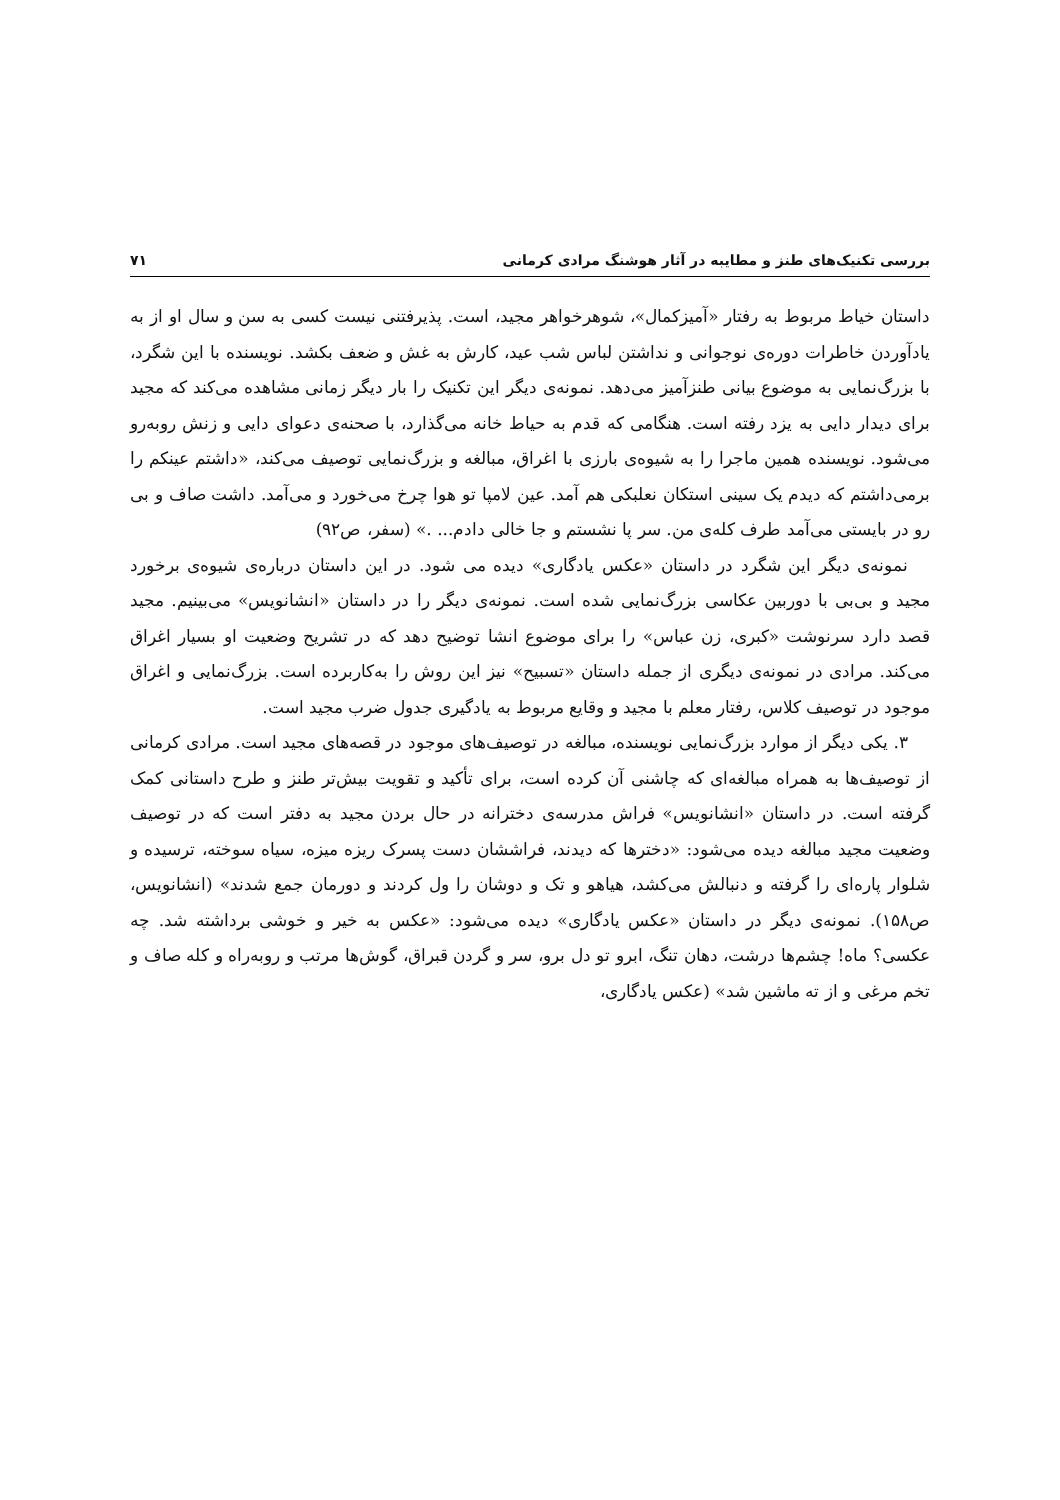بررسی تکنیک‌های طنز و مطایبه در آثار هوشنگ مرادی کرمانی ۷۱
داستان خیاط مربوط به رفتار «آمیزکمال»، شوهرخواهر مجید، است. پذیرفتنی نیست کسی به سن و سال او از به یادآوردن خاطرات دوره‌ی نوجوانی و نداشتن لباس شب عید، کارش به غش و ضعف بکشد. نویسنده با این شگرد، با بزرگ‌نمایی به موضوع بیانی طنزآمیز می‌دهد. نمونه‌ی دیگر این تکنیک را بار دیگر زمانی مشاهده می‌کند که مجید برای دیدار دایی به یزد رفته است. هنگامی که قدم به حیاط خانه می‌گذارد، با صحنه‌ی دعوای دایی و زنش روبه‌رو می‌شود. نویسنده همین ماجرا را به شیوه‌ی بارزی با اغراق، مبالغه و بزرگ‌نمایی توصیف می‌کند، «داشتم عینکم را برمی‌داشتم که دیدم یک سینی استکان نعلبکی هم آمد. عین لامپا تو هوا چرخ می‌خورد و می‌آمد. داشت صاف و بی رو در بایستی می‌آمد طرف کله‌ی من. سر پا نشستم و جا خالی دادم... .» (سفر، ص۹۲)
نمونه‌ی دیگر این شگرد در داستان «عکس یادگاری» دیده می شود. در این داستان درباره‌ی شیوه‌ی برخورد مجید و بی‌بی با دوربین عکاسی بزرگ‌نمایی شده است. نمونه‌ی دیگر را در داستان «انشانویس» می‌بینیم. مجید قصد دارد سرنوشت «کبری، زن عباس» را برای موضوع انشا توضیح دهد که در تشریح وضعیت او بسیار اغراق می‌کند. مرادی در نمونه‌ی دیگری از جمله داستان «تسبیح» نیز این روش را به‌کاربرده است. بزرگ‌نمایی و اغراق موجود در توصیف کلاس، رفتار معلم با مجید و وقایع مربوط به یادگیری جدول ضرب مجید است.
۳. یکی دیگر از موارد بزرگ‌نمایی نویسنده، مبالغه در توصیف‌های موجود در قصه‌های مجید است. مرادی کرمانی از توصیف‌ها به همراه مبالغه‌ای که چاشنی آن کرده است، برای تأکید و تقویت بیش‌تر طنز و طرح داستانی کمک گرفته است. در داستان «انشانویس» فراش مدرسه‌ی دخترانه در حال بردن مجید به دفتر است که در توصیف وضعیت مجید مبالغه دیده می‌شود: «دخترها که دیدند، فراششان دست پسرک ریزه میزه، سیاه سوخته، ترسیده و شلوار پاره‌ای را گرفته و دنبالش می‌کشد، هیاهو و تک و دوشان را ول کردند و دورمان جمع شدند» (انشانویس، ص۱۵۸). نمونه‌ی دیگر در داستان «عکس یادگاری» دیده می‌شود: «عکس به خیر و خوشی برداشته شد. چه عکسی؟ ماه! چشم‌ها درشت، دهان تنگ، ابرو تو دل برو، سر و گردن قبراق، گوش‌ها مرتب و روبه‌راه و کله صاف و تخم مرغی و از ته ماشین شد» (عکس یادگاری،